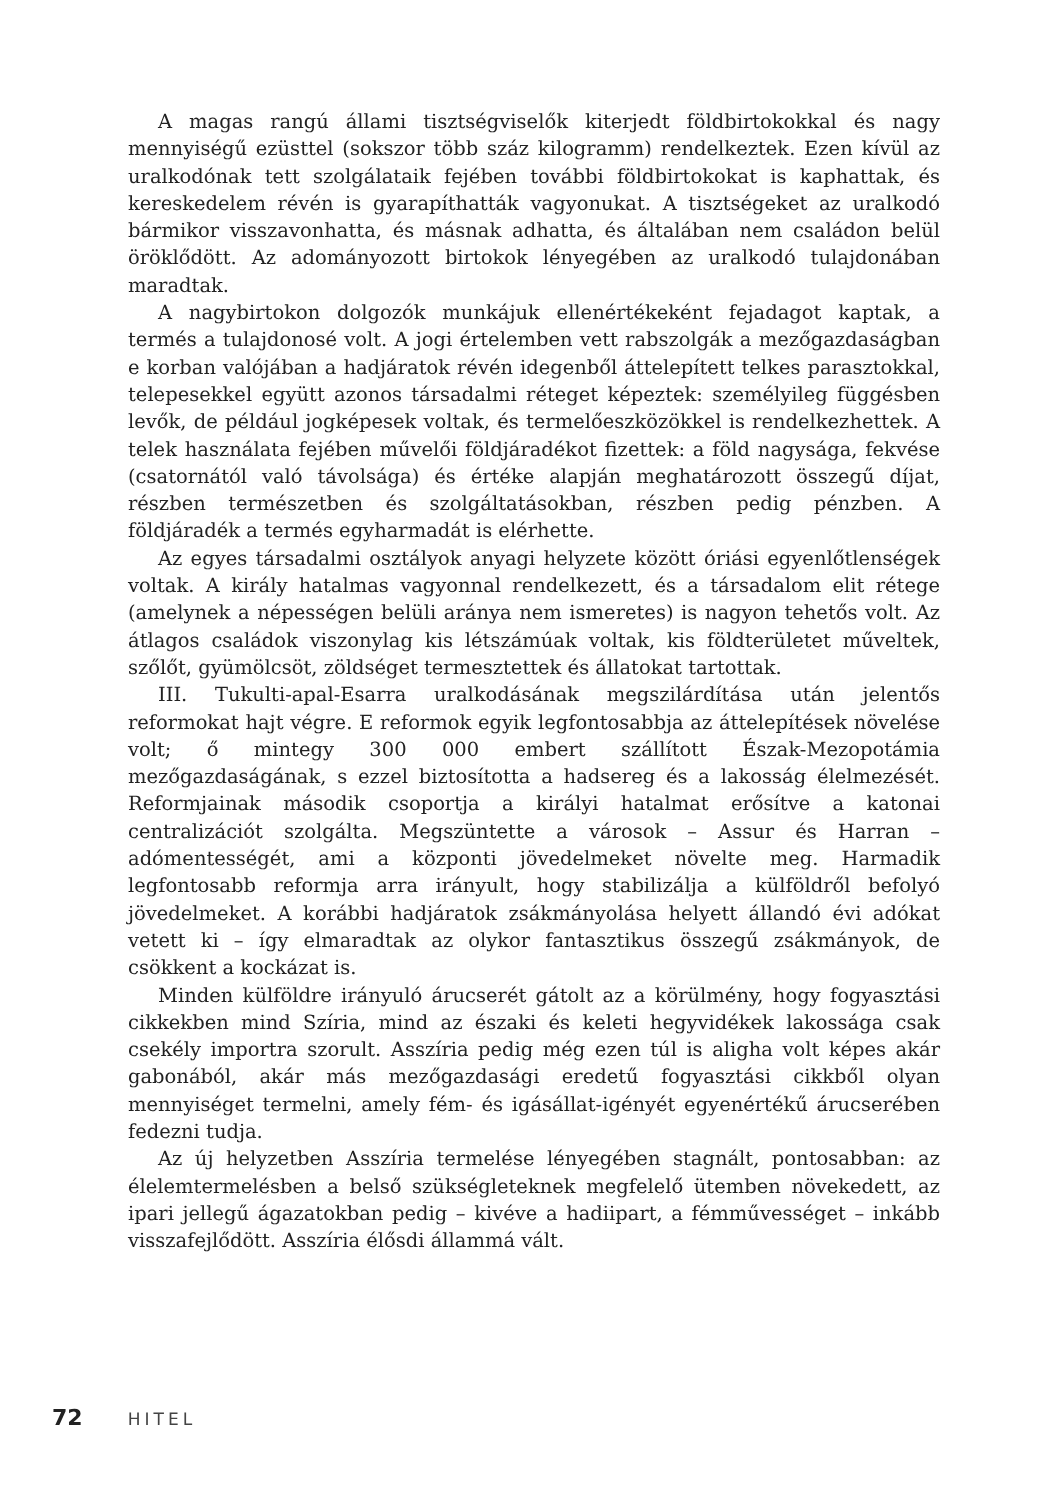A magas rangú állami tisztségviselők kiterjedt földbirtokokkal és nagy mennyiségű ezüsttel (sokszor több száz kilogramm) rendelkeztek. Ezen kívül az uralkodónak tett szolgálataik fejében további földbirtokokat is kaphattak, és kereskedelem révén is gyarapíthatták vagyonukat. A tisztségeket az uralkodó bármikor visszavonhatta, és másnak adhatta, és általában nem családon belül öröklődött. Az adományozott birtokok lényegében az uralkodó tulajdonában maradtak.
A nagybirtokon dolgozók munkájuk ellenértékeként fejadagot kaptak, a termés a tulajdonosé volt. A jogi értelemben vett rabszolgák a mezőgazdaságban e korban valójában a hadjáratok révén idegenből áttelepített telkes parasztokkal, telepesekkel együtt azonos társadalmi réteget képeztek: személyileg függésben levők, de például jogképesek voltak, és termelőeszközökkel is rendelkezhettek. A telek használata fejében művelői földjáradékot fizettek: a föld nagysága, fekvése (csatornától való távolsága) és értéke alapján meghatározott összegű díjat, részben természetben és szolgáltatásokban, részben pedig pénzben. A földjáradék a termés egyharmadát is elérhette.
Az egyes társadalmi osztályok anyagi helyzete között óriási egyenlőtlenségek voltak. A király hatalmas vagyonnal rendelkezett, és a társadalom elit rétege (amelynek a népességen belüli aránya nem ismeretes) is nagyon tehetős volt. Az átlagos családok viszonylag kis létszámúak voltak, kis földterületet műveltek, szőlőt, gyümölcsöt, zöldséget termesztettek és állatokat tartottak.
III. Tukulti-apal-Esarra uralkodásának megszilárdítása után jelentős reformokat hajt végre. E reformok egyik legfontosabbja az áttelepítések növelése volt; ő mintegy 300 000 embert szállított Észak-Mezopotámia mezőgazdaságának, s ezzel biztosította a hadsereg és a lakosság élelmezését. Reformjainak második csoportja a királyi hatalmat erősítve a katonai centralizációt szolgálta. Megszüntette a városok – Assur és Harran – adómentességét, ami a központi jövedelmeket növelte meg. Harmadik legfontosabb reformja arra irányult, hogy stabilizálja a külföldről befolyó jövedelmeket. A korábbi hadjáratok zsákmányolása helyett állandó évi adókat vetett ki – így elmaradtak az olykor fantasztikus összegű zsákmányok, de csökkent a kockázat is.
Minden külföldre irányuló árucserét gátolt az a körülmény, hogy fogyasztási cikkekben mind Szíria, mind az északi és keleti hegyvidékek lakossága csak csekély importra szorult. Asszíria pedig még ezen túl is aligha volt képes akár gabonából, akár más mezőgazdasági eredetű fogyasztási cikkből olyan mennyiséget termelni, amely fém- és igásállat-igényét egyenértékű árucserében fedezni tudja.
Az új helyzetben Asszíria termelése lényegében stagnált, pontosabban: az élelemtermelésben a belső szükségleteknek megfelelő ütemben növekedett, az ipari jellegű ágazatokban pedig – kivéve a hadiipart, a fémművességet – inkább visszafejlődött. Asszíria élősdi állammá vált.
72 HITEL